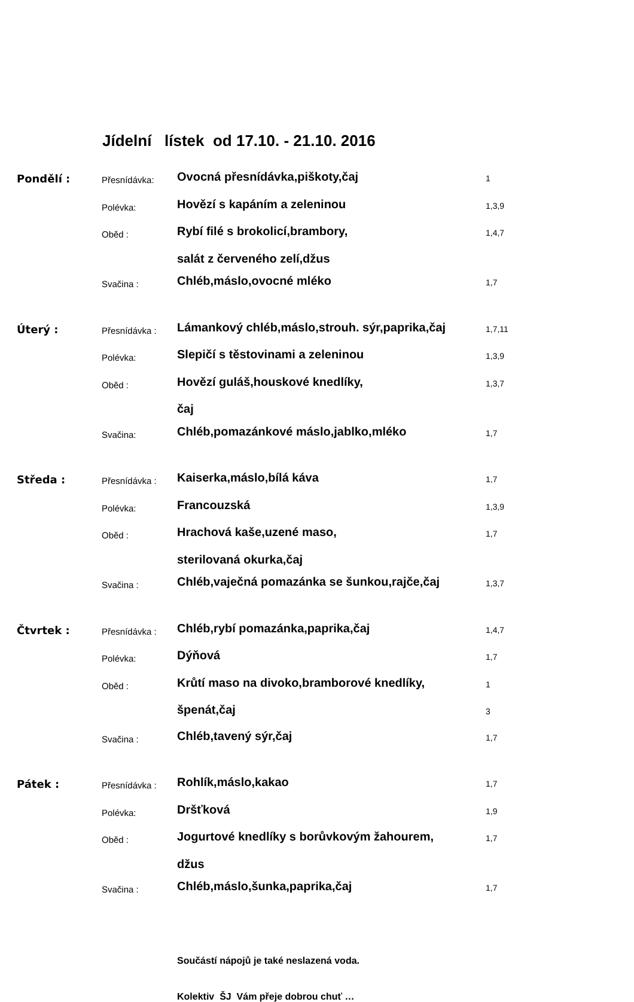Jídelní lístek od 17.10. - 21.10. 2016
| Pondělí : | Přesnídávka: | Ovocná přesnídávka,piškoty,čaj | 1 |
| | Polévka: | Hovězí s kapáním a zeleninou | 1,3,9 |
| | Oběd : | Rybí filé s brokolicí,brambory, | 1,4,7 |
| | | salát z červeného zelí,džus | |
| | Svačina : | Chléb,máslo,ovocné mléko | 1,7 |
| Úterý : | Přesnídávka : | Lámankový chléb,máslo,strouh. sýr,paprika,čaj | 1,7,11 |
| | Polévka: | Slepičí s těstovinami a zeleninou | 1,3,9 |
| | Oběd : | Hovězí guláš,houskové knedlíky, | 1,3,7 |
| | | čaj | |
| | Svačina: | Chléb,pomazánkové máslo,jablko,mléko | 1,7 |
| Středa : | Přesnídávka : | Kaiserka,máslo,bílá káva | 1,7 |
| | Polévka: | Francouzská | 1,3,9 |
| | Oběd : | Hrachová kaše,uzené maso, | 1,7 |
| | | sterilovaná okurka,čaj | |
| | Svačina : | Chléb,vaječná pomazánka se šunkou,rajče,čaj | 1,3,7 |
| Čtvrtek : | Přesnídávka : | Chléb,rybí pomazánka,paprika,čaj | 1,4,7 |
| | Polévka: | Dýňová | 1,7 |
| | Oběd : | Krůtí maso na divoko,bramborové knedlíky, | 1 |
| | | špenát,čaj | 3 |
| | Svačina : | Chléb,tavený sýr,čaj | 1,7 |
| Pátek : | Přesnídávka : | Rohlík,máslo,kakao | 1,7 |
| | Polévka: | Dršťková | 1,9 |
| | Oběd : | Jogurtové knedlíky s borůvkovým žahourem, | 1,7 |
| | | džus | |
| | Svačina : | Chléb,máslo,šunka,paprika,čaj | 1,7 |
Součástí nápojů je také neslazená voda.
Kolektiv ŠJ Vám přeje dobrou chuť …